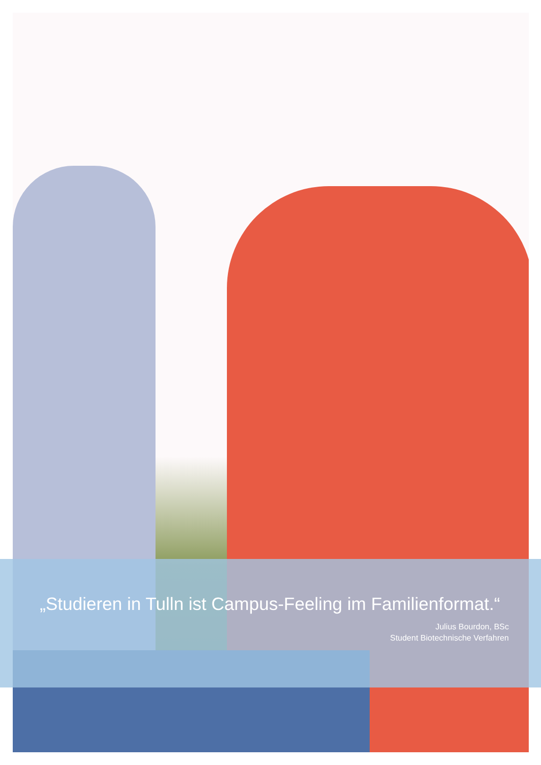„Studieren in Tulln ist Campus-Feeling im Familienformat.“
Julius Bourdon, BSc
Student Biotechnische Verfahren